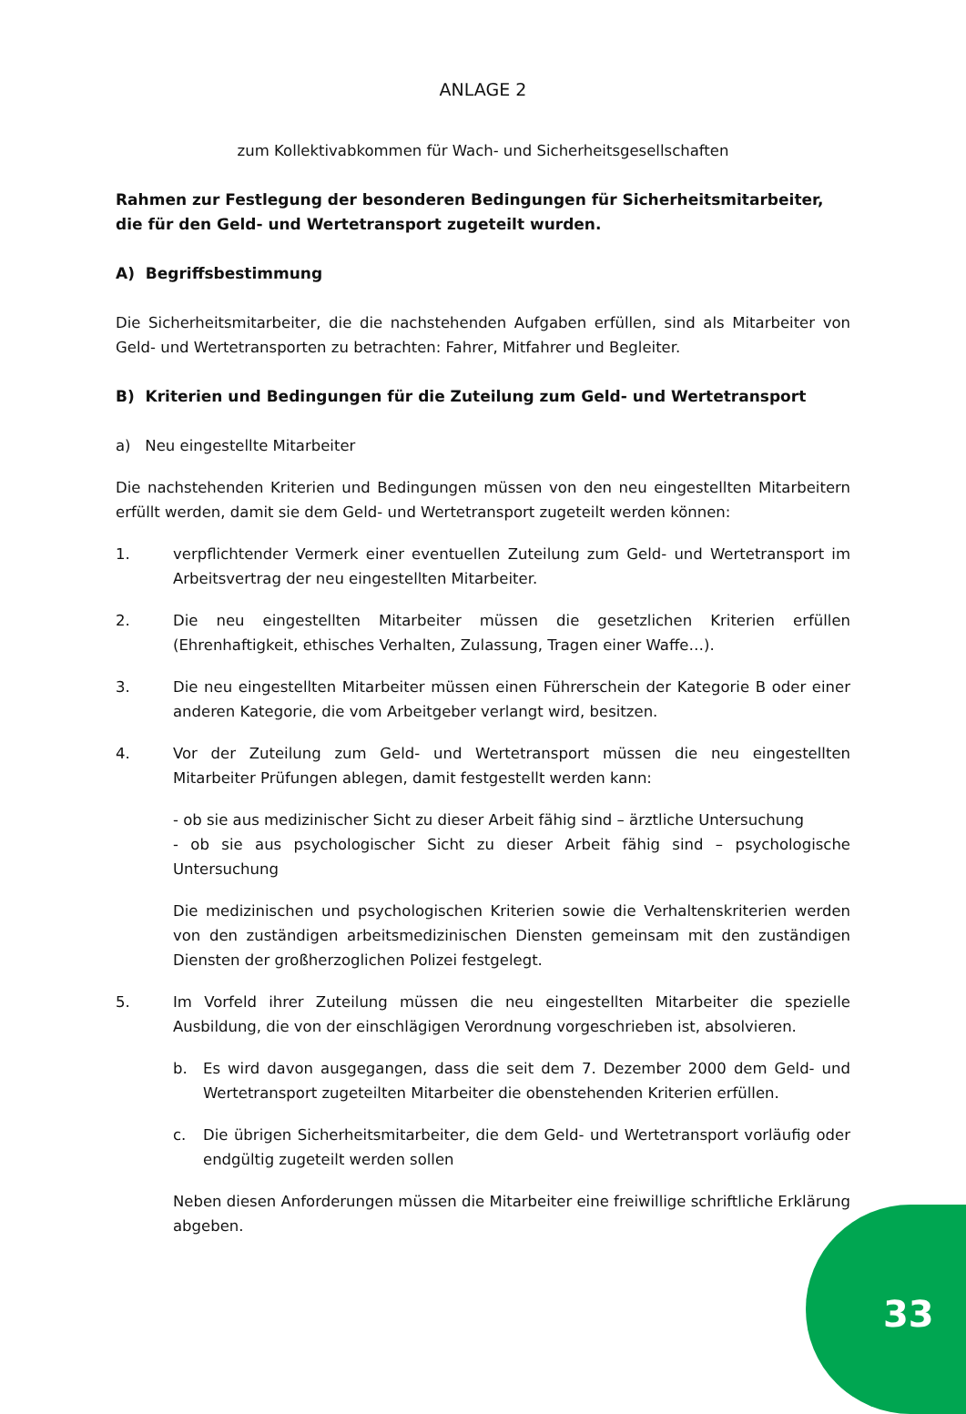ANLAGE 2
zum Kollektivabkommen für Wach- und Sicherheitsgesellschaften
Rahmen zur Festlegung der besonderen Bedingungen für Sicherheitsmitarbeiter, die für den Geld- und Wertetransport zugeteilt wurden.
A) Begriffsbestimmung
Die Sicherheitsmitarbeiter, die die nachstehenden Aufgaben erfüllen, sind als Mitarbeiter von Geld- und Wertetransporten zu betrachten: Fahrer, Mitfahrer und Begleiter.
B) Kriterien und Bedingungen für die Zuteilung zum Geld- und Wertetransport
a) Neu eingestellte Mitarbeiter
Die nachstehenden Kriterien und Bedingungen müssen von den neu eingestellten Mitarbeitern erfüllt werden, damit sie dem Geld- und Wertetransport zugeteilt werden können:
1. verpflichtender Vermerk einer eventuellen Zuteilung zum Geld- und Wertetransport im Arbeitsvertrag der neu eingestellten Mitarbeiter.
2. Die neu eingestellten Mitarbeiter müssen die gesetzlichen Kriterien erfüllen (Ehrenhaftigkeit, ethisches Verhalten, Zulassung, Tragen einer Waffe…).
3. Die neu eingestellten Mitarbeiter müssen einen Führerschein der Kategorie B oder einer anderen Kategorie, die vom Arbeitgeber verlangt wird, besitzen.
4. Vor der Zuteilung zum Geld- und Wertetransport müssen die neu eingestellten Mitarbeiter Prüfungen ablegen, damit festgestellt werden kann:
- ob sie aus medizinischer Sicht zu dieser Arbeit fähig sind – ärztliche Untersuchung
- ob sie aus psychologischer Sicht zu dieser Arbeit fähig sind – psychologische Untersuchung
Die medizinischen und psychologischen Kriterien sowie die Verhaltenskriterien werden von den zuständigen arbeitsmedizinischen Diensten gemeinsam mit den zuständigen Diensten der großherzoglichen Polizei festgelegt.
5. Im Vorfeld ihrer Zuteilung müssen die neu eingestellten Mitarbeiter die spezielle Ausbildung, die von der einschlägigen Verordnung vorgeschrieben ist, absolvieren.
b. Es wird davon ausgegangen, dass die seit dem 7. Dezember 2000 dem Geld- und Wertetransport zugeteilten Mitarbeiter die obenstehenden Kriterien erfüllen.
c. Die übrigen Sicherheitsmitarbeiter, die dem Geld- und Wertetransport vorläufig oder endgültig zugeteilt werden sollen
Neben diesen Anforderungen müssen die Mitarbeiter eine freiwillige schriftliche Erklärung abgeben.
33